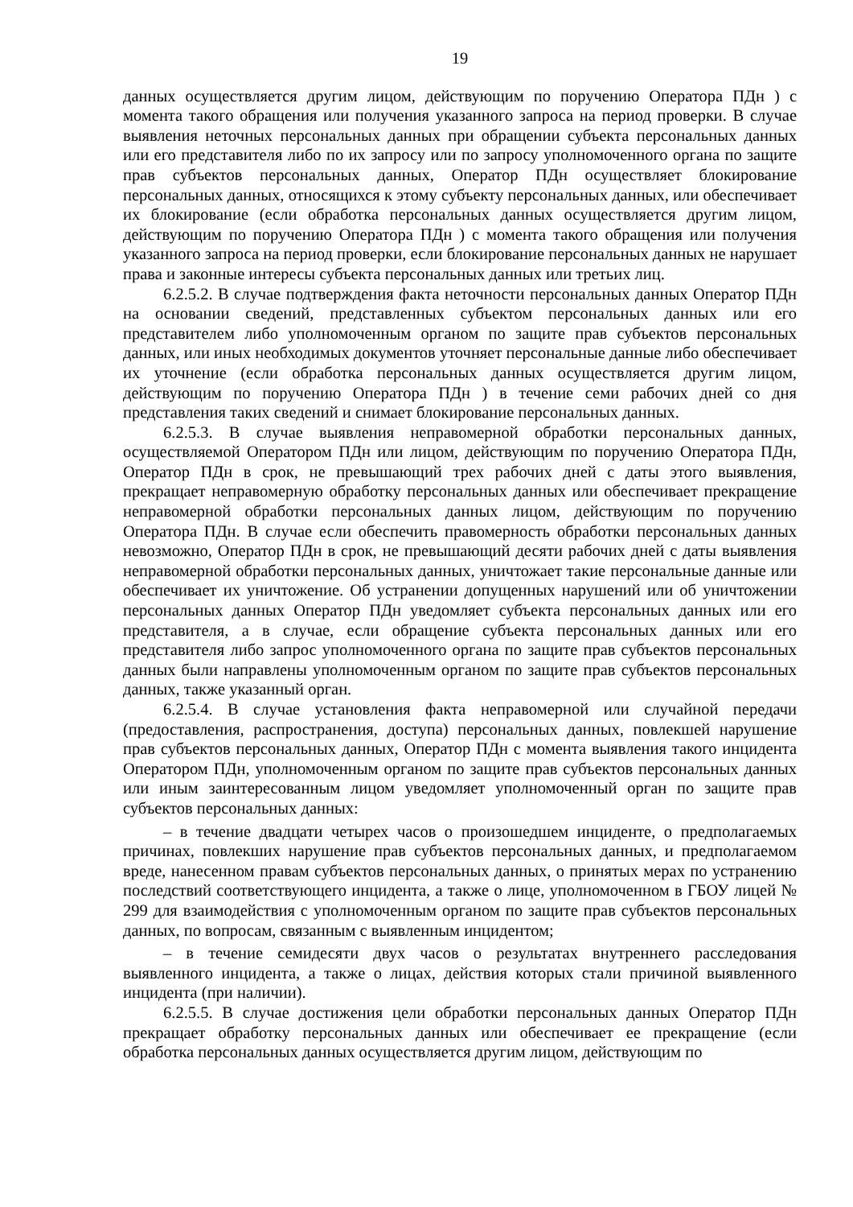19
данных осуществляется другим лицом, действующим по поручению Оператора ПДн ) с момента такого обращения или получения указанного запроса на период проверки. В случае выявления неточных персональных данных при обращении субъекта персональных данных или его представителя либо по их запросу или по запросу уполномоченного органа по защите прав субъектов персональных данных, Оператор ПДн осуществляет блокирование персональных данных, относящихся к этому субъекту персональных данных, или обеспечивает их блокирование (если обработка персональных данных осуществляется другим лицом, действующим по поручению Оператора ПДн ) с момента такого обращения или получения указанного запроса на период проверки, если блокирование персональных данных не нарушает права и законные интересы субъекта персональных данных или третьих лиц.
6.2.5.2. В случае подтверждения факта неточности персональных данных Оператор ПДн на основании сведений, представленных субъектом персональных данных или его представителем либо уполномоченным органом по защите прав субъектов персональных данных, или иных необходимых документов уточняет персональные данные либо обеспечивает их уточнение (если обработка персональных данных осуществляется другим лицом, действующим по поручению Оператора ПДн ) в течение семи рабочих дней со дня представления таких сведений и снимает блокирование персональных данных.
6.2.5.3. В случае выявления неправомерной обработки персональных данных, осуществляемой Оператором ПДн или лицом, действующим по поручению Оператора ПДн, Оператор ПДн в срок, не превышающий трех рабочих дней с даты этого выявления, прекращает неправомерную обработку персональных данных или обеспечивает прекращение неправомерной обработки персональных данных лицом, действующим по поручению Оператора ПДн. В случае если обеспечить правомерность обработки персональных данных невозможно, Оператор ПДн в срок, не превышающий десяти рабочих дней с даты выявления неправомерной обработки персональных данных, уничтожает такие персональные данные или обеспечивает их уничтожение. Об устранении допущенных нарушений или об уничтожении персональных данных Оператор ПДн уведомляет субъекта персональных данных или его представителя, а в случае, если обращение субъекта персональных данных или его представителя либо запрос уполномоченного органа по защите прав субъектов персональных данных были направлены уполномоченным органом по защите прав субъектов персональных данных, также указанный орган.
6.2.5.4. В случае установления факта неправомерной или случайной передачи (предоставления, распространения, доступа) персональных данных, повлекшей нарушение прав субъектов персональных данных, Оператор ПДн с момента выявления такого инцидента Оператором ПДн, уполномоченным органом по защите прав субъектов персональных данных или иным заинтересованным лицом уведомляет уполномоченный орган по защите прав субъектов персональных данных:
– в течение двадцати четырех часов о произошедшем инциденте, о предполагаемых причинах, повлекших нарушение прав субъектов персональных данных, и предполагаемом вреде, нанесенном правам субъектов персональных данных, о принятых мерах по устранению последствий соответствующего инцидента, а также о лице, уполномоченном в ГБОУ лицей № 299 для взаимодействия с уполномоченным органом по защите прав субъектов персональных данных, по вопросам, связанным с выявленным инцидентом;
– в течение семидесяти двух часов о результатах внутреннего расследования выявленного инцидента, а также о лицах, действия которых стали причиной выявленного инцидента (при наличии).
6.2.5.5. В случае достижения цели обработки персональных данных Оператор ПДн прекращает обработку персональных данных или обеспечивает ее прекращение (если обработка персональных данных осуществляется другим лицом, действующим по